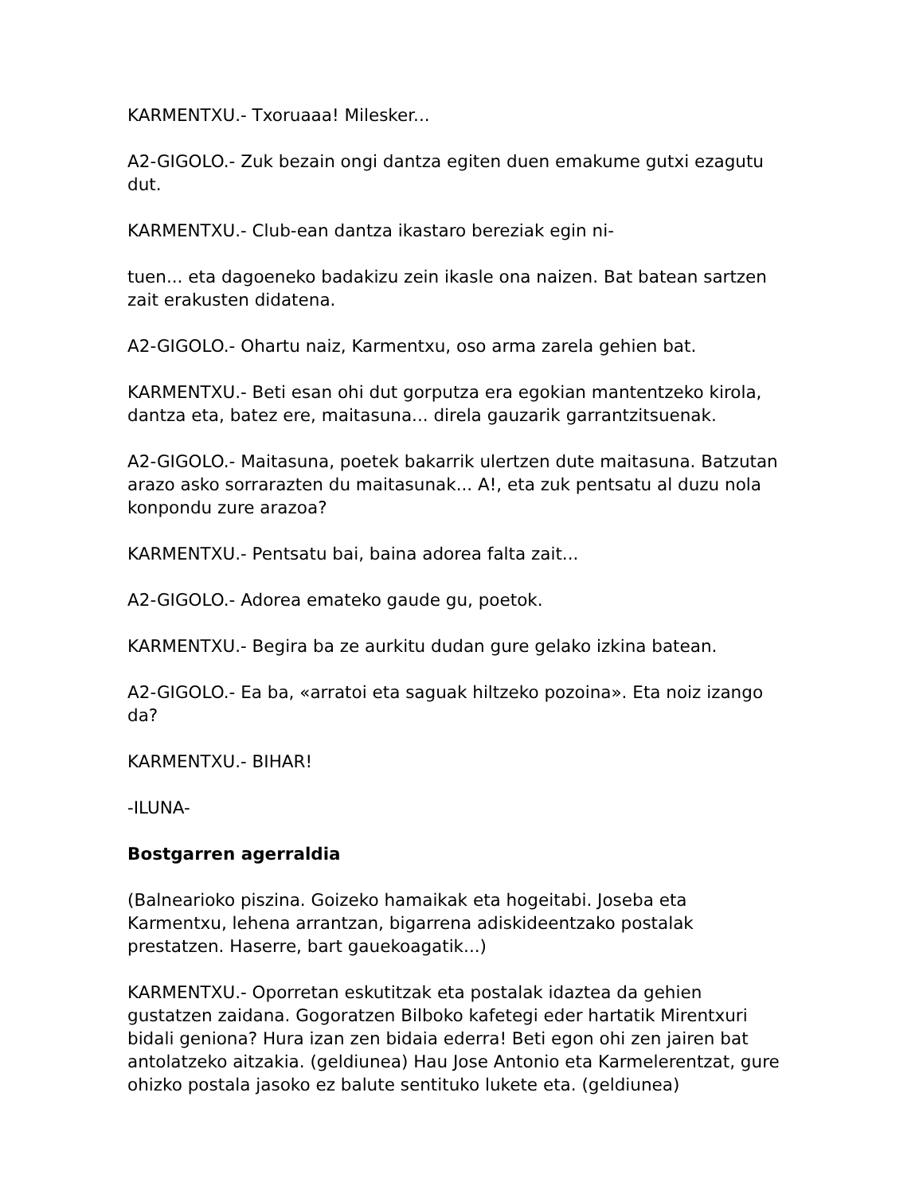KARMENTXU.- Txoruaaa! Milesker...
A2-GIGOLO.- Zuk bezain ongi dantza egiten duen emakume gutxi ezagutu dut.
KARMENTXU.- Club-ean dantza ikastaro bereziak egin ni-
tuen... eta dagoeneko badakizu zein ikasle ona naizen. Bat batean sartzen zait erakusten didatena.
A2-GIGOLO.- Ohartu naiz, Karmentxu, oso arma zarela gehien bat.
KARMENTXU.- Beti esan ohi dut gorputza era egokian mantentzeko kirola, dantza eta, batez ere, maitasuna... direla gauzarik garrantzitsuenak.
A2-GIGOLO.- Maitasuna, poetek bakarrik ulertzen dute maitasuna. Batzutan arazo asko sorrarazten du maitasunak... A!, eta zuk pentsatu al duzu nola konpondu zure arazoa?
KARMENTXU.- Pentsatu bai, baina adorea falta zait...
A2-GIGOLO.- Adorea emateko gaude gu, poetok.
KARMENTXU.- Begira ba ze aurkitu dudan gure gelako izkina batean.
A2-GIGOLO.- Ea ba, «arratoi eta saguak hiltzeko pozoina». Eta noiz izango da?
KARMENTXU.- BIHAR!
-ILUNA-
Bostgarren agerraldia
(Balnearioko piszina. Goizeko hamaikak eta hogeitabi. Joseba eta Karmentxu, lehena arrantzan, bigarrena adiskideentzako postalak prestatzen. Haserre, bart gauekoagatik...)
KARMENTXU.- Oporretan eskutitzak eta postalak idaztea da gehien gustatzen zaidana. Gogoratzen Bilboko kafetegi eder hartatik Mirentxuri bidali genionа? Hura izan zen bidaia ederra! Beti egon ohi zen jairen bat antolatzeko aitzakia. (geldiunea) Hau Jose Antonio eta Karmelerentzat, gure ohizko postala jasoko ez balute sentituko lukete eta. (geldiunea)